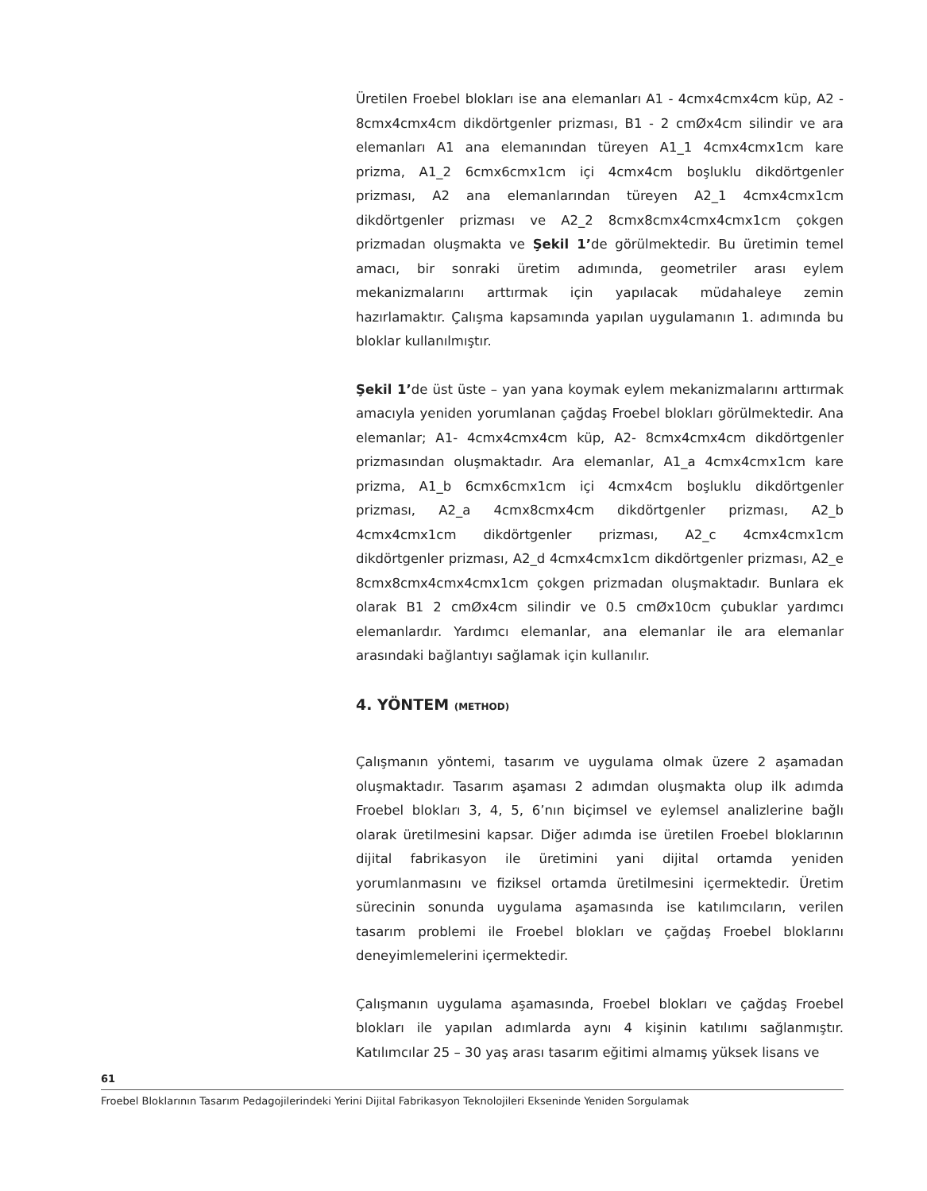Üretilen Froebel blokları ise ana elemanları A1 - 4cmx4cmx4cm küp, A2 - 8cmx4cmx4cm dikdörtgenler prizması, B1 - 2 cmØx4cm silindir ve ara elemanları A1 ana elemanından türeyen A1_1 4cmx4cmx1cm kare prizma, A1_2 6cmx6cmx1cm içi 4cmx4cm boşluklu dikdörtgenler prizması, A2 ana elemanlarından türeyen A2_1 4cmx4cmx1cm dikdörtgenler prizması ve A2_2 8cmx8cmx4cmx4cmx1cm çokgen prizmadan oluşmakta ve Şekil 1’de görülmektedir. Bu üretimin temel amacı, bir sonraki üretim adımında, geometriler arası eylem mekanizmalarını arttırmak için yapılacak müdahaleye zemin hazırlamaktır. Çalışma kapsamında yapılan uygulamanın 1. adımında bu bloklar kullanılmıştır.
Şekil 1’de üst üste – yan yana koymak eylem mekanizmalarını arttırmak amacıyla yeniden yorumlanan çağdaş Froebel blokları görülmektedir. Ana elemanlar; A1- 4cmx4cmx4cm küp, A2- 8cmx4cmx4cm dikdörtgenler prizmasından oluşmaktadır. Ara elemanlar, A1_a 4cmx4cmx1cm kare prizma, A1_b 6cmx6cmx1cm içi 4cmx4cm boşluklu dikdörtgenler prizması, A2_a 4cmx8cmx4cm dikdörtgenler prizması, A2_b 4cmx4cmx1cm dikdörtgenler prizması, A2_c 4cmx4cmx1cm dikdörtgenler prizması, A2_d 4cmx4cmx1cm dikdörtgenler prizması, A2_e 8cmx8cmx4cmx4cmx1cm çokgen prizmadan oluşmaktadır. Bunlara ek olarak B1 2 cmØx4cm silindir ve 0.5 cmØx10cm çubuklar yardımcı elemanlardır. Yardımcı elemanlar, ana elemanlar ile ara elemanlar arasındaki bağlantıyı sağlamak için kullanılır.
4. YÖNTEM (METHOD)
Çalışmanın yöntemi, tasarım ve uygulama olmak üzere 2 aşamadan oluşmaktadır. Tasarım aşaması 2 adımdan oluşmakta olup ilk adımda Froebel blokları 3, 4, 5, 6’nın biçimsel ve eylemsel analizlerine bağlı olarak üretilmesini kapsar. Diğer adımda ise üretilen Froebel bloklarının dijital fabrikasyon ile üretimini yani dijital ortamda yeniden yorumlanmasını ve fiziksel ortamda üretilmesini içermektedir. Üretim sürecinin sonunda uygulama aşamasında ise katılımcıların, verilen tasarım problemi ile Froebel blokları ve çağdaş Froebel bloklarını deneyimlemelerini içermektedir.
Çalışmanın uygulama aşamasında, Froebel blokları ve çağdaş Froebel blokları ile yapılan adımlarda aynı 4 kişinin katılımı sağlanmıştır. Katılımcılar 25 – 30 yaş arası tasarım eğitimi almamış yüksek lisans ve
61
Froebel Bloklarının Tasarım Pedagojilerindeki Yerini Dijital Fabrikasyon Teknolojileri Ekseninde Yeniden Sorgulamak